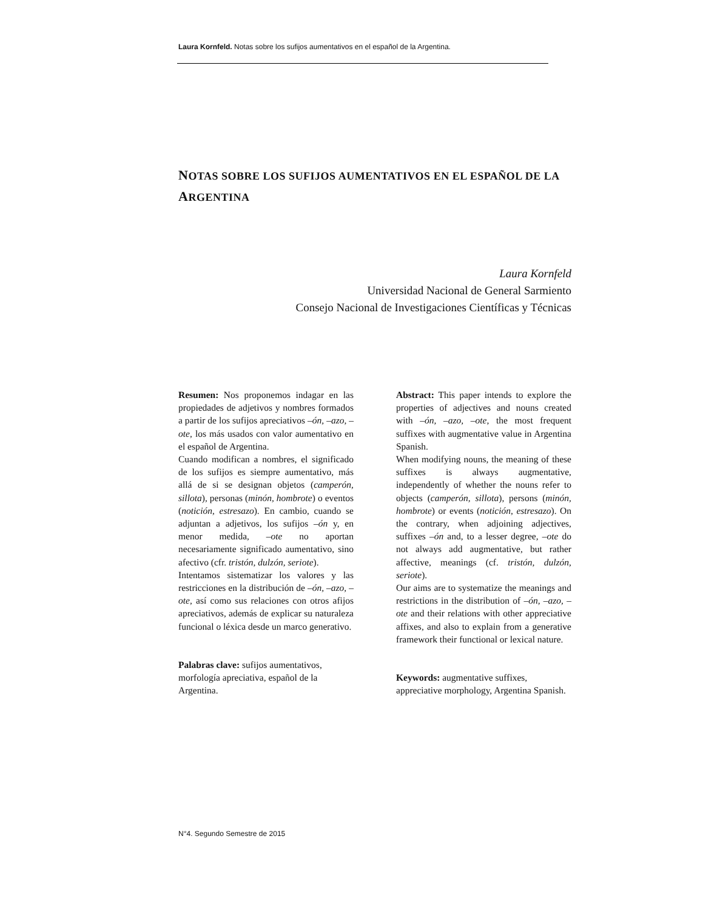Laura Kornfeld. Notas sobre los sufijos aumentativos en el español de la Argentina.
NOTAS SOBRE LOS SUFIJOS AUMENTATIVOS EN EL ESPAÑOL DE LA ARGENTINA
Laura Kornfeld
Universidad Nacional de General Sarmiento
Consejo Nacional de Investigaciones Científicas y Técnicas
Resumen: Nos proponemos indagar en las propiedades de adjetivos y nombres formados a partir de los sufijos apreciativos –ón, –azo, –ote, los más usados con valor aumentativo en el español de Argentina.
Cuando modifican a nombres, el significado de los sufijos es siempre aumentativo, más allá de si se designan objetos (camperón, sillota), personas (minón, hombrote) o eventos (notición, estresazo). En cambio, cuando se adjuntan a adjetivos, los sufijos –ón y, en menor medida, –ote no aportan necesariamente significado aumentativo, sino afectivo (cfr. tristón, dulzón, seriote).
Intentamos sistematizar los valores y las restricciones en la distribución de –ón, –azo, –ote, así como sus relaciones con otros afijos apreciativos, además de explicar su naturaleza funcional o léxica desde un marco generativo.
Palabras clave: sufijos aumentativos, morfología apreciativa, español de la Argentina.
Abstract: This paper intends to explore the properties of adjectives and nouns created with –ón, –azo, –ote, the most frequent suffixes with augmentative value in Argentina Spanish.
When modifying nouns, the meaning of these suffixes is always augmentative, independently of whether the nouns refer to objects (camperón, sillota), persons (minón, hombrote) or events (notición, estresazo). On the contrary, when adjoining adjectives, suffixes –ón and, to a lesser degree, –ote do not always add augmentative, but rather affective, meanings (cf. tristón, dulzón, seriote).
Our aims are to systematize the meanings and restrictions in the distribution of –ón, –azo, –ote and their relations with other appreciative affixes, and also to explain from a generative framework their functional or lexical nature.
Keywords: augmentative suffixes, appreciative morphology, Argentina Spanish.
N°4. Segundo Semestre de 2015